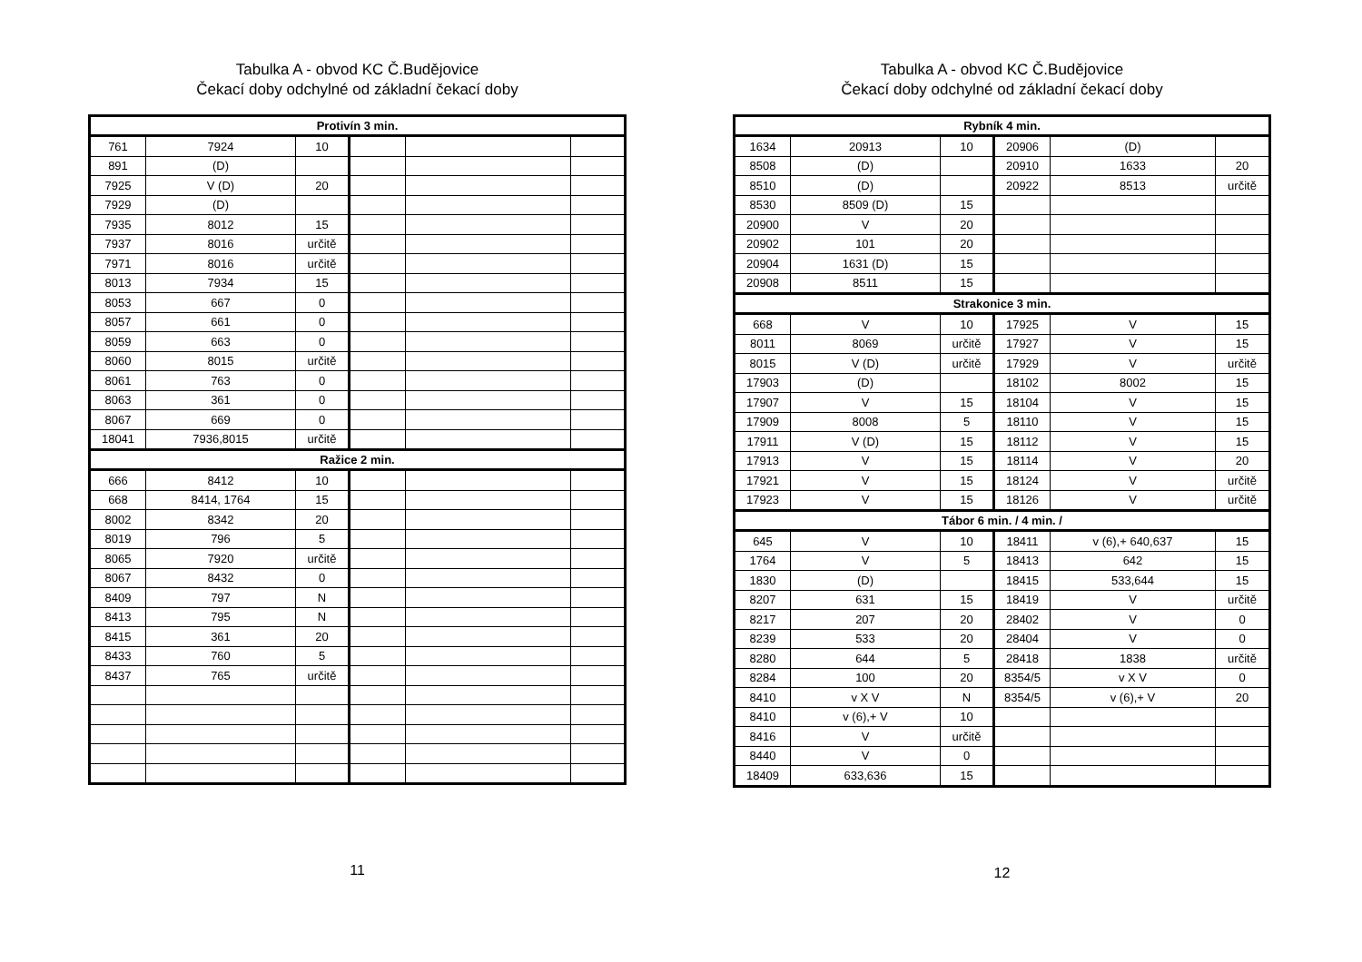Tabulka A - obvod KC Č.Budějovice
Čekací doby odchylné od základní čekací doby
| Protivín 3 min. | | | | | |
| 761 | 7924 | 10 | | | |
| 891 | (D) | | | | |
| 7925 | V (D) | 20 | | | |
| 7929 | (D) | | | | |
| 7935 | 8012 | 15 | | | |
| 7937 | 8016 | určitě | | | |
| 7971 | 8016 | určitě | | | |
| 8013 | 7934 | 15 | | | |
| 8053 | 667 | 0 | | | |
| 8057 | 661 | 0 | | | |
| 8059 | 663 | 0 | | | |
| 8060 | 8015 | určitě | | | |
| 8061 | 763 | 0 | | | |
| 8063 | 361 | 0 | | | |
| 8067 | 669 | 0 | | | |
| 18041 | 7936,8015 | určitě | | | |
| Ražice 2 min. | | | | | |
| 666 | 8412 | 10 | | | |
| 668 | 8414, 1764 | 15 | | | |
| 8002 | 8342 | 20 | | | |
| 8019 | 796 | 5 | | | |
| 8065 | 7920 | určitě | | | |
| 8067 | 8432 | 0 | | | |
| 8409 | 797 | N | | | |
| 8413 | 795 | N | | | |
| 8415 | 361 | 20 | | | |
| 8433 | 760 | 5 | | | |
| 8437 | 765 | určitě | | | |
11
Tabulka A - obvod KC Č.Budějovice
Čekací doby odchylné od základní čekací doby
| Rybník 4 min. | | | | | |
| 1634 | 20913 | 10 | 20906 | (D) | |
| 8508 | (D) | | 20910 | 1633 | 20 |
| 8510 | (D) | | 20922 | 8513 | určitě |
| 8530 | 8509 (D) | 15 | | | |
| 20900 | V | 20 | | | |
| 20902 | 101 | 20 | | | |
| 20904 | 1631 (D) | 15 | | | |
| 20908 | 8511 | 15 | | | |
| Strakonice 3 min. | | | | | |
| 668 | V | 10 | 17925 | V | 15 |
| 8011 | 8069 | určitě | 17927 | V | 15 |
| 8015 | V (D) | určitě | 17929 | V | určitě |
| 17903 | (D) | | 18102 | 8002 | 15 |
| 17907 | V | 15 | 18104 | V | 15 |
| 17909 | 8008 | 5 | 18110 | V | 15 |
| 17911 | V (D) | 15 | 18112 | V | 15 |
| 17913 | V | 15 | 18114 | V | 20 |
| 17921 | V | 15 | 18124 | V | určitě |
| 17923 | V | 15 | 18126 | V | určitě |
| Tábor 6 min. / 4 min. / | | | | | |
| 645 | V | 10 | 18411 | v (6),+ 640,637 | 15 |
| 1764 | V | 5 | 18413 | 642 | 15 |
| 1830 | (D) | | 18415 | 533,644 | 15 |
| 8207 | 631 | 15 | 18419 | V | určitě |
| 8217 | 207 | 20 | 28402 | V | 0 |
| 8239 | 533 | 20 | 28404 | V | 0 |
| 8280 | 644 | 5 | 28418 | 1838 | určitě |
| 8284 | 100 | 20 | 8354/5 | v X V | 0 |
| 8410 | v X V | N | 8354/5 | v (6),+ V | 20 |
| 8410 | v (6),+ V | 10 | | | |
| 8416 | V | určitě | | | |
| 8440 | V | 0 | | | |
| 18409 | 633,636 | 15 | | | |
12